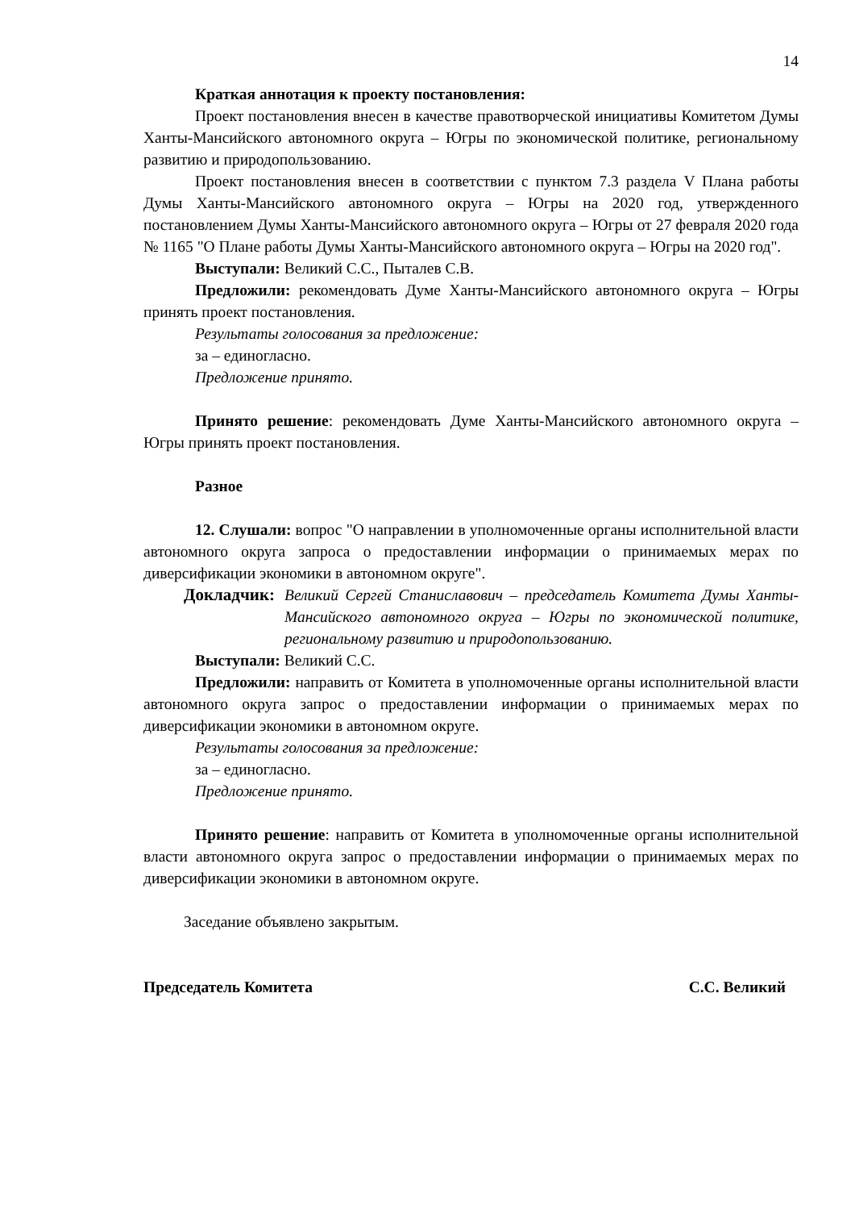14
Краткая аннотация к проекту постановления:
Проект постановления внесен в качестве правотворческой инициативы Комитетом Думы Ханты-Мансийского автономного округа – Югры по экономической политике, региональному развитию и природопользованию.
Проект постановления внесен в соответствии с пунктом 7.3 раздела V Плана работы Думы Ханты-Мансийского автономного округа – Югры на 2020 год, утвержденного постановлением Думы Ханты-Мансийского автономного округа – Югры от 27 февраля 2020 года № 1165 "О Плане работы Думы Ханты-Мансийского автономного округа – Югры на 2020 год".
Выступали: Великий С.С., Пыталев С.В.
Предложили: рекомендовать Думе Ханты-Мансийского автономного округа – Югры принять проект постановления.
Результаты голосования за предложение:
за – единогласно.
Предложение принято.
Принято решение: рекомендовать Думе Ханты-Мансийского автономного округа – Югры принять проект постановления.
Разное
12. Слушали: вопрос "О направлении в уполномоченные органы исполнительной власти автономного округа запроса о предоставлении информации о принимаемых мерах по диверсификации экономики в автономном округе".
Докладчик: Великий Сергей Станиславович – председатель Комитета Думы Ханты-Мансийского автономного округа – Югры по экономической политике, региональному развитию и природопользованию.
Выступали: Великий С.С.
Предложили: направить от Комитета в уполномоченные органы исполнительной власти автономного округа запрос о предоставлении информации о принимаемых мерах по диверсификации экономики в автономном округе.
Результаты голосования за предложение:
за – единогласно.
Предложение принято.
Принято решение: направить от Комитета в уполномоченные органы исполнительной власти автономного округа запрос о предоставлении информации о принимаемых мерах по диверсификации экономики в автономном округе.
Заседание объявлено закрытым.
Председатель Комитета С.С. Великий